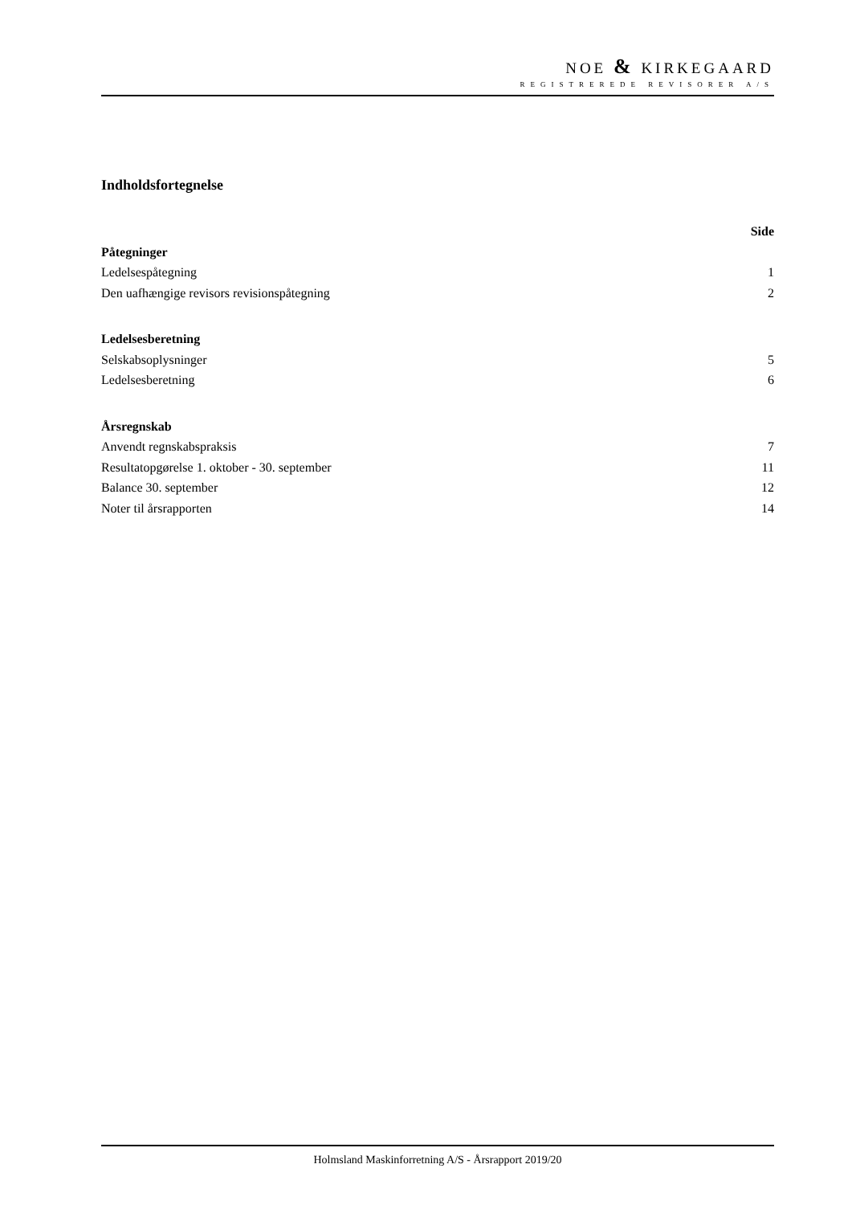NOE & KIRKEGAARD
REGISTREREDE REVISORER A/S
Indholdsfortegnelse
Side
Påtegninger
Ledelsespåtegning 1
Den uafhængige revisors revisionspåtegning 2
Ledelsesberetning
Selskabsoplysninger 5
Ledelsesberetning 6
Årsregnskab
Anvendt regnskabspraksis 7
Resultatopgørelse 1. oktober - 30. september 11
Balance 30. september 12
Noter til årsrapporten 14
Holmsland Maskinforretning A/S - Årsrapport 2019/20